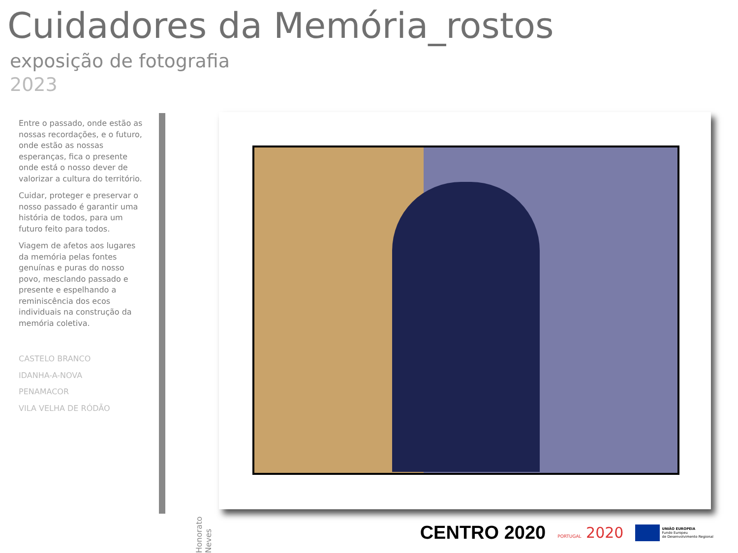Cuidadores da Memória_rostos
exposição de fotografia
2023
Entre o passado, onde estão as nossas recordações, e o futuro, onde estão as nossas esperanças, fica o presente onde está o nosso dever de valorizar a cultura do território.
Cuidar, proteger e preservar o nosso passado é garantir uma história de todos, para um futuro feito para todos.
Viagem de afetos aos lugares da memória pelas fontes genuínas e puras do nosso povo, mesclando passado e presente e espelhando a reminiscência dos ecos individuais na construção da memória coletiva.
CASTELO BRANCO
IDANHA-A-NOVA
PENAMACOR
VILA VELHA DE RÓDÃO
Honorato Neves
CENTRO 2020
PORTUGAL 2020
UNIÃO EUROPEIA
Fundo Europeu
de Desenvolvimento Regional